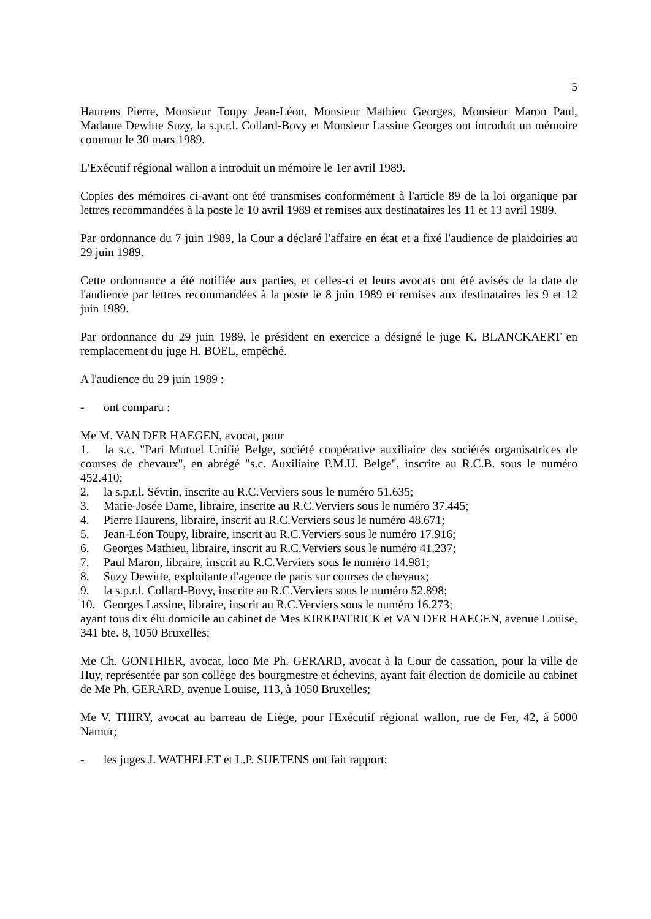5
Haurens Pierre, Monsieur Toupy Jean-Léon, Monsieur Mathieu Georges, Monsieur Maron Paul, Madame Dewitte Suzy, la s.p.r.l. Collard-Bovy et Monsieur Lassine Georges ont introduit un mémoire commun le 30 mars 1989.
L'Exécutif régional wallon a introduit un mémoire le 1er avril 1989.
Copies des mémoires ci-avant ont été transmises conformément à l'article 89 de la loi organique par lettres recommandées à la poste le 10 avril 1989 et remises aux destinataires les 11 et 13 avril 1989.
Par ordonnance du 7 juin 1989, la Cour a déclaré l'affaire en état et a fixé l'audience de plaidoiries au 29 juin 1989.
Cette ordonnance a été notifiée aux parties, et celles-ci et leurs avocats ont été avisés de la date de l'audience par lettres recommandées à la poste le 8 juin 1989 et remises aux destinataires les 9 et 12 juin 1989.
Par ordonnance du 29 juin 1989, le président en exercice a désigné le juge K. BLANCKAERT en remplacement du juge H. BOEL, empêché.
A l'audience du 29 juin 1989 :
- ont comparu :
Me M. VAN DER HAEGEN, avocat, pour
1. la s.c. "Pari Mutuel Unifié Belge, société coopérative auxiliaire des sociétés organisatrices de courses de chevaux", en abrégé "s.c. Auxiliaire P.M.U. Belge", inscrite au R.C.B. sous le numéro 452.410;
2. la s.p.r.l. Sévrin, inscrite au R.C.Verviers sous le numéro 51.635;
3. Marie-Josée Dame, libraire, inscrite au R.C.Verviers sous le numéro 37.445;
4. Pierre Haurens, libraire, inscrit au R.C.Verviers sous le numéro 48.671;
5. Jean-Léon Toupy, libraire, inscrit au R.C.Verviers sous le numéro 17.916;
6. Georges Mathieu, libraire, inscrit au R.C.Verviers sous le numéro 41.237;
7. Paul Maron, libraire, inscrit au R.C.Verviers sous le numéro 14.981;
8. Suzy Dewitte, exploitante d'agence de paris sur courses de chevaux;
9. la s.p.r.l. Collard-Bovy, inscrite au R.C.Verviers sous le numéro 52.898;
10. Georges Lassine, libraire, inscrit au R.C.Verviers sous le numéro 16.273;
ayant tous dix élu domicile au cabinet de Mes KIRKPATRICK et VAN DER HAEGEN, avenue Louise, 341 bte. 8, 1050 Bruxelles;
Me Ch. GONTHIER, avocat, loco Me Ph. GERARD, avocat à la Cour de cassation, pour la ville de Huy, représentée par son collège des bourgmestre et échevins, ayant fait élection de domicile au cabinet de Me Ph. GERARD, avenue Louise, 113, à 1050 Bruxelles;
Me V. THIRY, avocat au barreau de Liège, pour l'Exécutif régional wallon, rue de Fer, 42, à 5000 Namur;
- les juges J. WATHELET et L.P. SUETENS ont fait rapport;